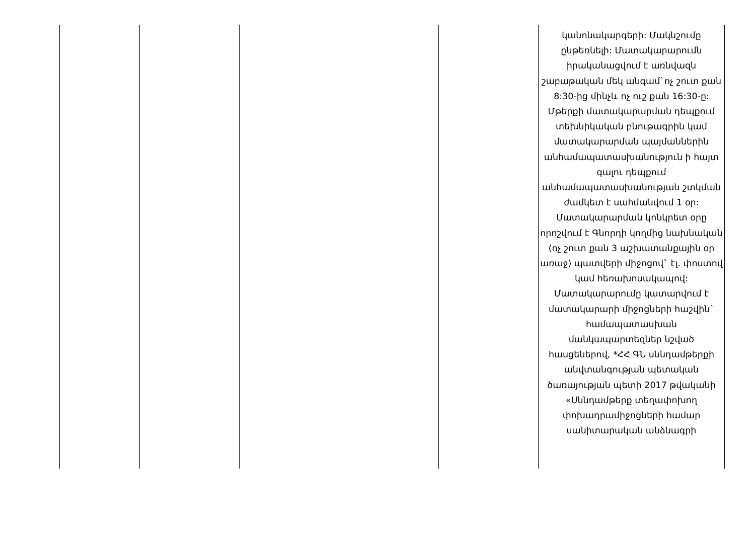| | | | | | կանոնակարգերի: Մակնշումը ընթեռնելի: Մատակարարումն իրականացվում է առնվազն շաբաթական մեկ անգամ`ոչ շուտ քան 8:30-ից մինչև ոչ ուշ քան 16:30-ը: Մթերքի մատակարարման դեպքում տեխնիկական բնութագրին կամ մատակարարման պայմաններին անհամապատասխանություն ի հայտ գալու դեպքում անհամապատասխանության շտկման ժամկետ է սահմանվում 1 օր: Մատակարարման կոնկրետ օրը որոշվում է Գնորդի կողմից նախնական (ոչ շուտ քան 3 աշխատանքային օր առաջ) պատվերի միջոցով` էլ. փոստով կամ հեռախոսակապով: Մատակարարումը կատարվում է մատակարարի միջոցների հաշվին` համապատասխան մանկապարտեզներ նշված հասցեներով, *ՀՀ ԳՆ սննդամթերքի անվտանգության պետական ծառայության պետի 2017 թվականի «Սննդամթերք տեղափոխող փոխադրամիջոցների համար սանիտարական անձնագրի |